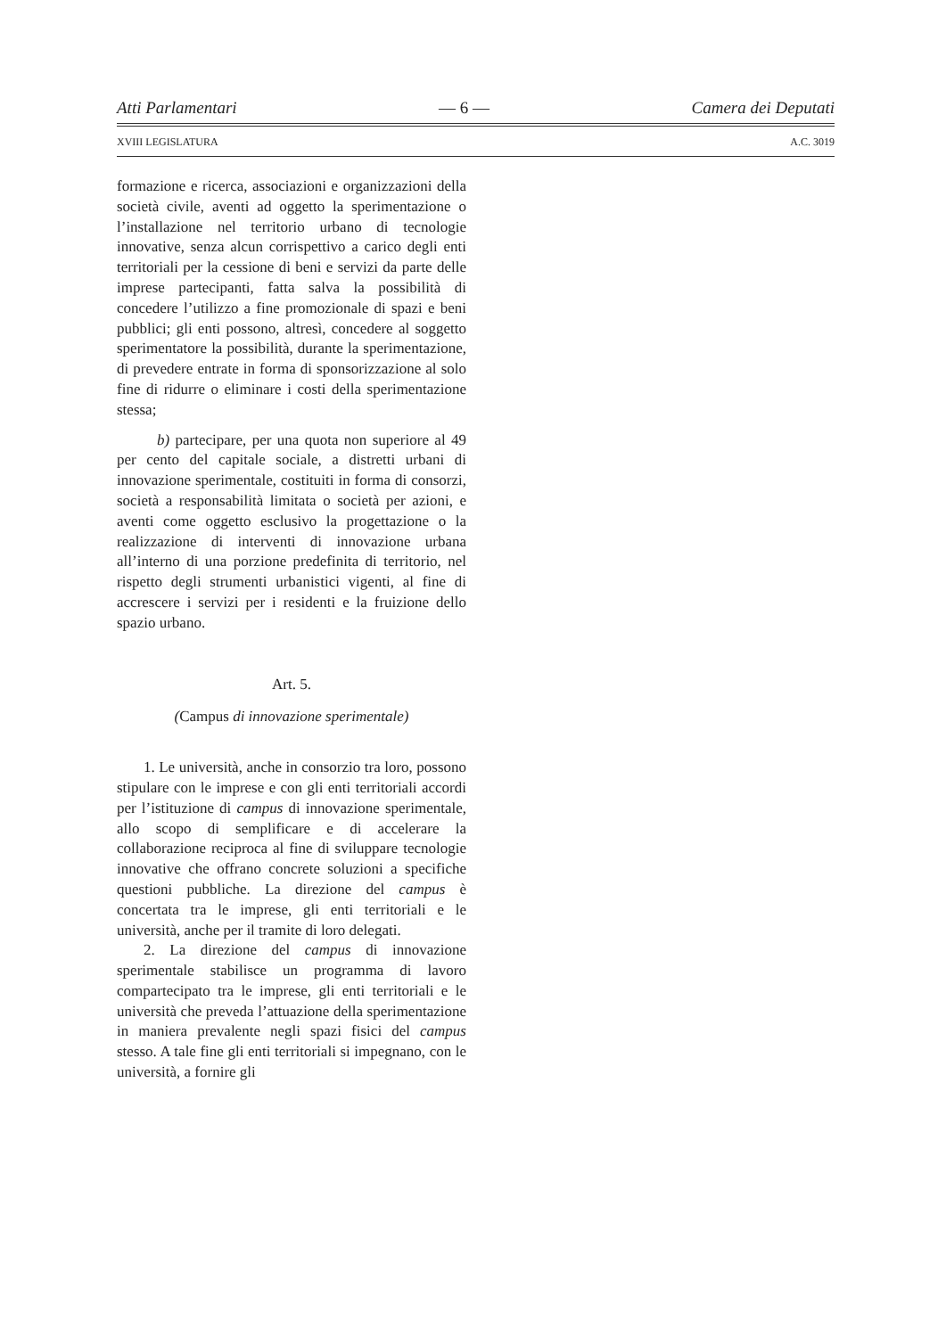Atti Parlamentari — 6 — Camera dei Deputati
XVIII LEGISLATURA A.C. 3019
formazione e ricerca, associazioni e organizzazioni della società civile, aventi ad oggetto la sperimentazione o l’installazione nel territorio urbano di tecnologie innovative, senza alcun corrispettivo a carico degli enti territoriali per la cessione di beni e servizi da parte delle imprese partecipanti, fatta salva la possibilità di concedere l’utilizzo a fine promozionale di spazi e beni pubblici; gli enti possono, altresì, concedere al soggetto sperimentatore la possibilità, durante la sperimentazione, di prevedere entrate in forma di sponsorizzazione al solo fine di ridurre o eliminare i costi della sperimentazione stessa;
b) partecipare, per una quota non superiore al 49 per cento del capitale sociale, a distretti urbani di innovazione sperimentale, costituiti in forma di consorzi, società a responsabilità limitata o società per azioni, e aventi come oggetto esclusivo la progettazione o la realizzazione di interventi di innovazione urbana all’interno di una porzione predefinita di territorio, nel rispetto degli strumenti urbanistici vigenti, al fine di accrescere i servizi per i residenti e la fruizione dello spazio urbano.
Art. 5.
(Campus di innovazione sperimentale)
1. Le università, anche in consorzio tra loro, possono stipulare con le imprese e con gli enti territoriali accordi per l’istituzione di campus di innovazione sperimentale, allo scopo di semplificare e di accelerare la collaborazione reciproca al fine di sviluppare tecnologie innovative che offrano concrete soluzioni a specifiche questioni pubbliche. La direzione del campus è concertata tra le imprese, gli enti territoriali e le università, anche per il tramite di loro delegati.
2. La direzione del campus di innovazione sperimentale stabilisce un programma di lavoro compartecipato tra le imprese, gli enti territoriali e le università che preveda l’attuazione della sperimentazione in maniera prevalente negli spazi fisici del campus stesso. A tale fine gli enti territoriali si impegnano, con le università, a fornire gli